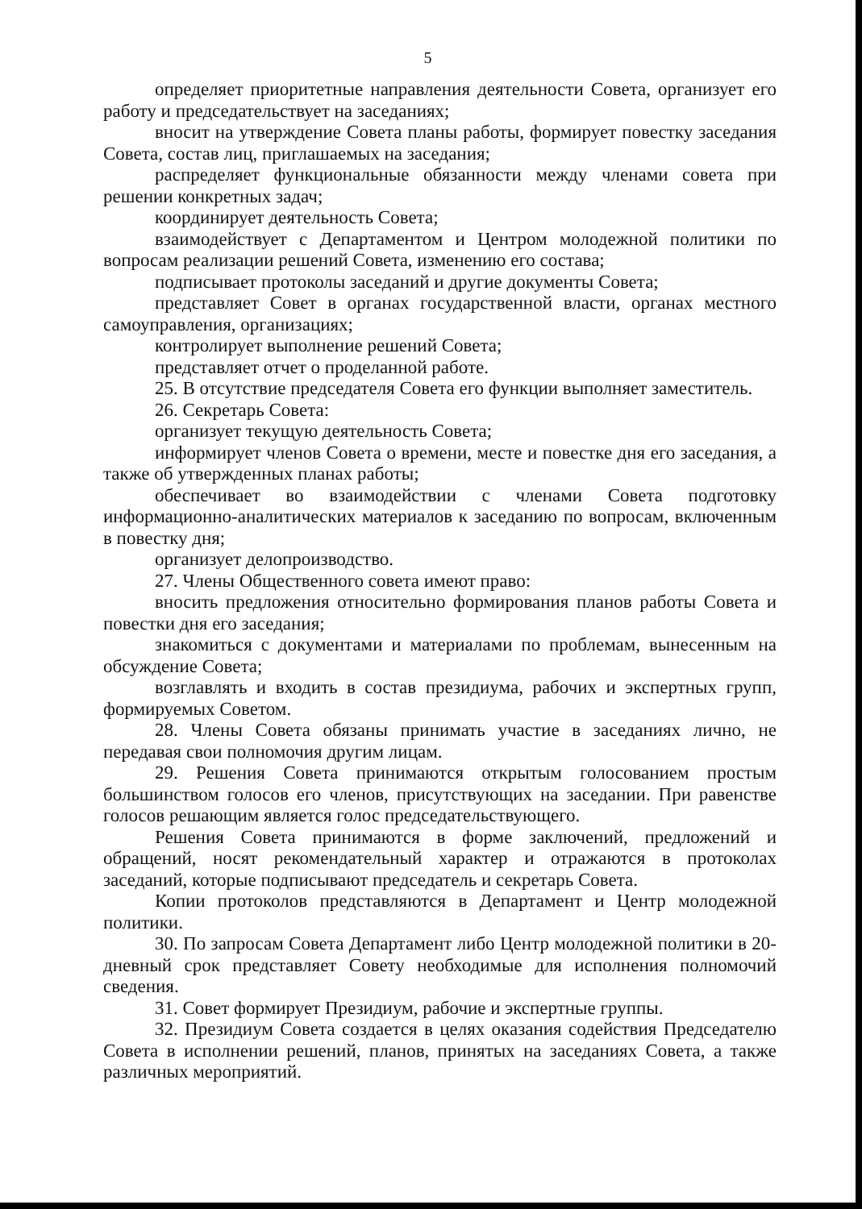5
определяет приоритетные направления деятельности Совета, организует его работу и председательствует на заседаниях;
вносит на утверждение Совета планы работы, формирует повестку заседания Совета, состав лиц, приглашаемых на заседания;
распределяет функциональные обязанности между членами совета при решении конкретных задач;
координирует деятельность Совета;
взаимодействует с Департаментом и Центром молодежной политики по вопросам реализации решений Совета, изменению его состава;
подписывает протоколы заседаний и другие документы Совета;
представляет Совет в органах государственной власти, органах местного самоуправления, организациях;
контролирует выполнение решений Совета;
представляет отчет о проделанной работе.
25. В отсутствие председателя Совета его функции выполняет заместитель.
26. Секретарь Совета:
организует текущую деятельность Совета;
информирует членов Совета о времени, месте и повестке дня его заседания, а также об утвержденных планах работы;
обеспечивает во взаимодействии с членами Совета подготовку информационно-аналитических материалов к заседанию по вопросам, включенным в повестку дня;
организует делопроизводство.
27. Члены Общественного совета имеют право:
вносить предложения относительно формирования планов работы Совета и повестки дня его заседания;
знакомиться с документами и материалами по проблемам, вынесенным на обсуждение Совета;
возглавлять и входить в состав президиума, рабочих и экспертных групп, формируемых Советом.
28. Члены Совета обязаны принимать участие в заседаниях лично, не передавая свои полномочия другим лицам.
29. Решения Совета принимаются открытым голосованием простым большинством голосов его членов, присутствующих на заседании. При равенстве голосов решающим является голос председательствующего.
Решения Совета принимаются в форме заключений, предложений и обращений, носят рекомендательный характер и отражаются в протоколах заседаний, которые подписывают председатель и секретарь Совета.
Копии протоколов представляются в Департамент и Центр молодежной политики.
30. По запросам Совета Департамент либо Центр молодежной политики в 20-дневный срок представляет Совету необходимые для исполнения полномочий сведения.
31. Совет формирует Президиум, рабочие и экспертные группы.
32. Президиум Совета создается в целях оказания содействия Председателю Совета в исполнении решений, планов, принятых на заседаниях Совета, а также различных мероприятий.